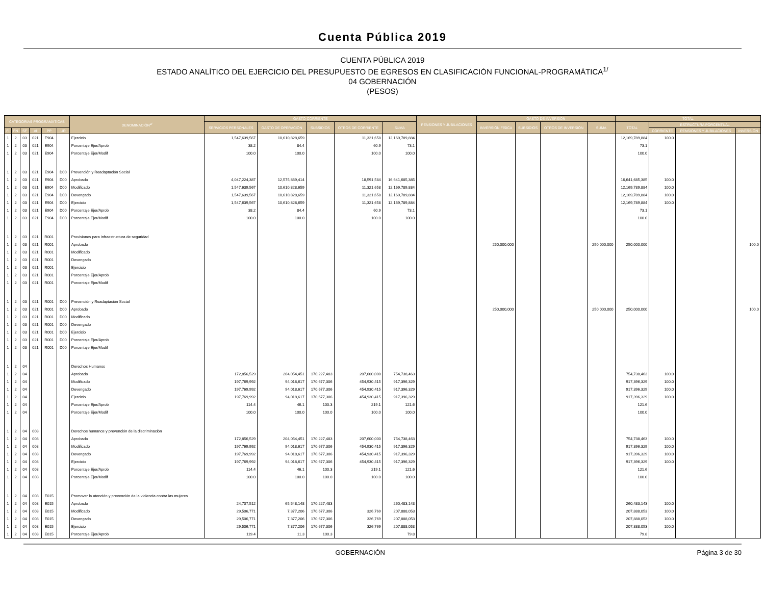Cuenta Pública 2019
CUENTA PÚBLICA 2019
ESTADO ANALÍTICO DEL EJERCICIO DEL PRESUPUESTO DE EGRESOS EN CLASIFICACIÓN FUNCIONAL-PROGRAMÁTICA<sup>1/</sup>
04 GOBERNACIÓN
(PESOS)
| CATEGORÍAS PROGRAMÁTICAS | | | | | | DENOMINACIÓN<sup>2/</sup> | GASTO CORRIENTE | | | | | PENSIONES Y JUBILACIONES | GASTO DE INVERSIÓN | | | | TOTAL | | | |
| --- | --- | --- | --- | --- | --- | --- | --- | --- | --- | --- | --- | --- | --- | --- | --- | --- | --- | --- | --- | --- |
| | | | | | | | SERVICIOS PERSONALES | GASTO DE OPERACIÓN | SUBSIDIOS | OTROS DE CORRIENTE | SUMA | | INVERSIÓN FÍSICA | SUBSIDIOS | OTROS DE INVERSIÓN | SUMA | TOTAL | ESTRUCTURA PORCENTUAL | | |
| FI | FN | SF | AI | PP | UR | | | | | | | | | | | | | CORRIENTE | PENSIONES Y JUBILACIONES | INVERSIÓN |
| 1 | 2 | 03 | 021 | E904 | | Ejercicio | 1,547,639,567 | 10,610,828,659 | | 11,321,658 | 12,169,789,884 | | | | | | 12,169,789,884 | 100.0 | | |
| 1 | 2 | 03 | 021 | E904 | | Porcentaje Ejer/Aprob | 38.2 | 84.4 | | 60.9 | 73.1 | | | | | | 73.1 | | | |
| 1 | 2 | 03 | 021 | E904 | | Porcentaje Ejer/Modif | 100.0 | 100.0 | | 100.0 | 100.0 | | | | | | 100.0 | | | |
| 1 | 2 | 03 | 021 | E904 | D00 | Prevención y Readaptación Social | | | | | | | | | | | | | | |
| 1 | 2 | 03 | 021 | E904 | D00 | Aprobado | 4,047,224,387 | 12,575,869,414 | | 18,591,584 | 16,641,685,385 | | | | | | 16,641,685,385 | 100.0 | | |
| 1 | 2 | 03 | 021 | E904 | D00 | Modificado | 1,547,639,567 | 10,610,828,659 | | 11,321,658 | 12,169,789,884 | | | | | | 12,169,789,884 | 100.0 | | |
| 1 | 2 | 03 | 021 | E904 | D00 | Devengado | 1,547,639,567 | 10,610,828,659 | | 11,321,658 | 12,169,789,884 | | | | | | 12,169,789,884 | 100.0 | | |
| 1 | 2 | 03 | 021 | E904 | D00 | Ejercicio | 1,547,639,567 | 10,610,828,659 | | 11,321,658 | 12,169,789,884 | | | | | | 12,169,789,884 | 100.0 | | |
| 1 | 2 | 03 | 021 | E904 | D00 | Porcentaje Ejer/Aprob | 38.2 | 84.4 | | 60.9 | 73.1 | | | | | | 73.1 | | | |
| 1 | 2 | 03 | 021 | E904 | D00 | Porcentaje Ejer/Modif | 100.0 | 100.0 | | 100.0 | 100.0 | | | | | | 100.0 | | | |
| 1 | 2 | 03 | 021 | R001 | | Provisiones para infraestructura de seguridad | | | | | | | | | | | | | | |
| 1 | 2 | 03 | 021 | R001 | | Aprobado | | | | | | | 250,000,000 | | | 250,000,000 | 250,000,000 | | | 100.0 |
| 1 | 2 | 03 | 021 | R001 | | Modificado | | | | | | | | | | | | | | |
| 1 | 2 | 03 | 021 | R001 | | Devengado | | | | | | | | | | | | | | |
| 1 | 2 | 03 | 021 | R001 | | Ejercicio | | | | | | | | | | | | | | |
| 1 | 2 | 03 | 021 | R001 | | Porcentaje Ejer/Aprob | | | | | | | | | | | | | | |
| 1 | 2 | 03 | 021 | R001 | | Porcentaje Ejer/Modif | | | | | | | | | | | | | | |
| 1 | 2 | 03 | 021 | R001 | D00 | Prevención y Readaptación Social | | | | | | | | | | | | | | |
| 1 | 2 | 03 | 021 | R001 | D00 | Aprobado | | | | | | | 250,000,000 | | | 250,000,000 | 250,000,000 | | | 100.0 |
| 1 | 2 | 03 | 021 | R001 | D00 | Modificado | | | | | | | | | | | | | | |
| 1 | 2 | 03 | 021 | R001 | D00 | Devengado | | | | | | | | | | | | | | |
| 1 | 2 | 03 | 021 | R001 | D00 | Ejercicio | | | | | | | | | | | | | | |
| 1 | 2 | 03 | 021 | R001 | D00 | Porcentaje Ejer/Aprob | | | | | | | | | | | | | | |
| 1 | 2 | 03 | 021 | R001 | D00 | Porcentaje Ejer/Modif | | | | | | | | | | | | | | |
| 1 | 2 | 04 | | | | Derechos Humanos | | | | | | | | | | | | | | |
| 1 | 2 | 04 | | | | Aprobado | 172,856,529 | 204,054,451 | 170,227,483 | 207,600,000 | 754,738,463 | | | | | | 754,738,463 | 100.0 | | |
| 1 | 2 | 04 | | | | Modificado | 197,769,992 | 94,018,617 | 170,677,306 | 454,930,415 | 917,396,329 | | | | | | 917,396,329 | 100.0 | | |
| 1 | 2 | 04 | | | | Devengado | 197,769,992 | 94,018,617 | 170,677,306 | 454,930,415 | 917,396,329 | | | | | | 917,396,329 | 100.0 | | |
| 1 | 2 | 04 | | | | Ejercicio | 197,769,992 | 94,018,617 | 170,677,306 | 454,930,415 | 917,396,329 | | | | | | 917,396,329 | 100.0 | | |
| 1 | 2 | 04 | | | | Porcentaje Ejer/Aprob | 114.4 | 46.1 | 100.3 | 219.1 | 121.6 | | | | | | 121.6 | | | |
| 1 | 2 | 04 | | | | Porcentaje Ejer/Modif | 100.0 | 100.0 | 100.0 | 100.0 | 100.0 | | | | | | 100.0 | | | |
| 1 | 2 | 04 | 008 | | | Derechos humanos y prevención de la discriminación | | | | | | | | | | | | | | |
| 1 | 2 | 04 | 008 | | | Aprobado | 172,856,529 | 204,054,451 | 170,227,483 | 207,600,000 | 754,738,463 | | | | | | 754,738,463 | 100.0 | | |
| 1 | 2 | 04 | 008 | | | Modificado | 197,769,992 | 94,018,617 | 170,677,306 | 454,930,415 | 917,396,329 | | | | | | 917,396,329 | 100.0 | | |
| 1 | 2 | 04 | 008 | | | Devengado | 197,769,992 | 94,018,617 | 170,677,306 | 454,930,415 | 917,396,329 | | | | | | 917,396,329 | 100.0 | | |
| 1 | 2 | 04 | 008 | | | Ejercicio | 197,769,992 | 94,018,617 | 170,677,306 | 454,930,415 | 917,396,329 | | | | | | 917,396,329 | 100.0 | | |
| 1 | 2 | 04 | 008 | | | Porcentaje Ejer/Aprob | 114.4 | 46.1 | 100.3 | 219.1 | 121.6 | | | | | | 121.6 | | | |
| 1 | 2 | 04 | 008 | | | Porcentaje Ejer/Modif | 100.0 | 100.0 | 100.0 | 100.0 | 100.0 | | | | | | 100.0 | | | |
| 1 | 2 | 04 | 008 | E015 | | Promover la atención y prevención de la violencia contra las mujeres | | | | | | | | | | | | | | |
| 1 | 2 | 04 | 008 | E015 | | Aprobado | 24,707,512 | 65,548,148 | 170,227,483 | | 260,483,143 | | | | | | 260,483,143 | 100.0 | | |
| 1 | 2 | 04 | 008 | E015 | | Modificado | 29,506,771 | 7,377,206 | 170,677,306 | 326,769 | 207,888,053 | | | | | | 207,888,053 | 100.0 | | |
| 1 | 2 | 04 | 008 | E015 | | Devengado | 29,506,771 | 7,377,206 | 170,677,306 | 326,769 | 207,888,053 | | | | | | 207,888,053 | 100.0 | | |
| 1 | 2 | 04 | 008 | E015 | | Ejercicio | 29,506,771 | 7,377,206 | 170,677,306 | 326,769 | 207,888,053 | | | | | | 207,888,053 | 100.0 | | |
| 1 | 2 | 04 | 008 | E015 | | Porcentaje Ejer/Aprob | 119.4 | 11.3 | 100.3 | | 79.8 | | | | | | 79.8 | | | |
GOBERNACIÓN Página 3 de 30